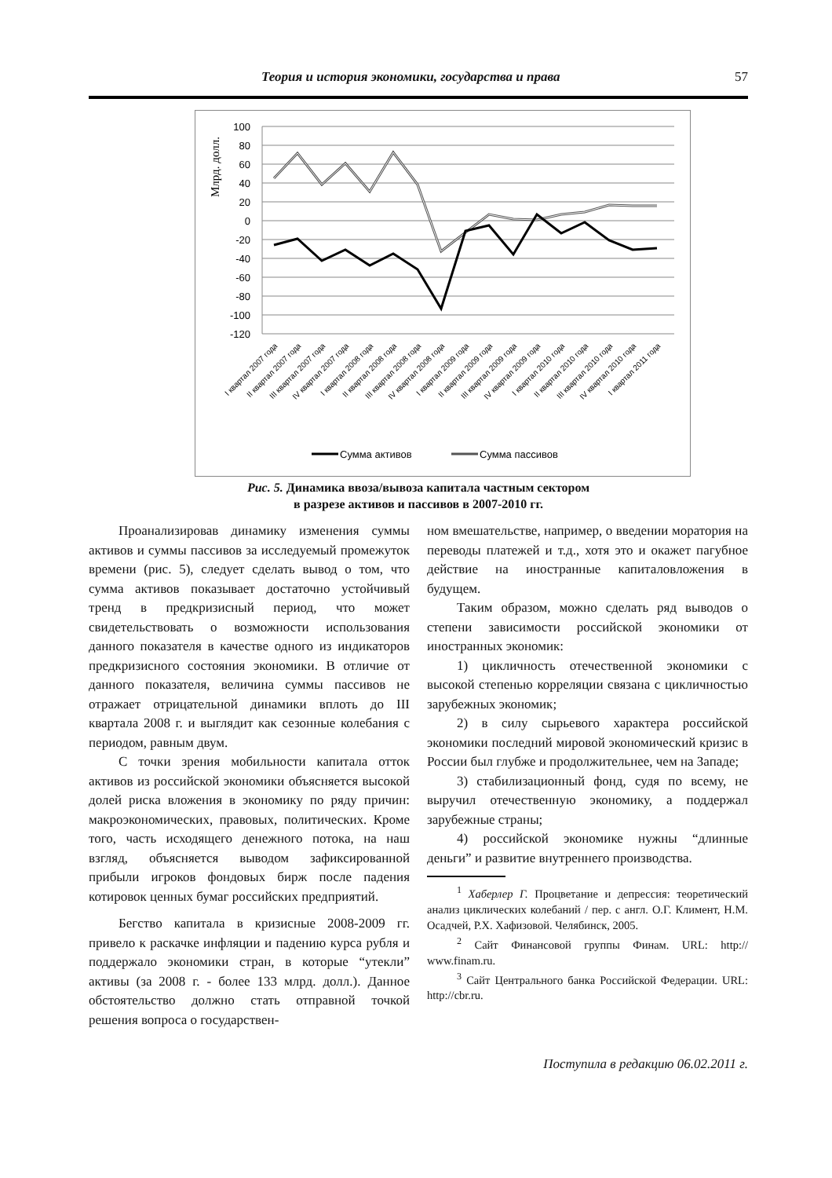Теория и история экономики, государства и права 57
Млрд. долл.
100
80
60
40
20
0
-20
-40
-60
-80
-100
-120
I квартал 2007 года
II квартал 2007 года
III квартал 2007 года
IV квартал 2007 года
I квартал 2008 года
II квартал 2008 года
III квартал 2008 года
IV квартал 2008 года
I квартал 2009 года
II квартал 2009 года
III квартал 2009 года
IV квартал 2009 года
I квартал 2010 года
II квартал 2010 года
III квартал 2010 года
IV квартал 2010 года
I квартал 2011 года
Сумма активов
Сумма пассивов
Рис. 5. Динамика ввоза/вывоза капитала частным сектором
в разрезе активов и пассивов в 2007-2010 гг.
Проанализировав динамику изменения суммы активов и суммы пассивов за исследуемый промежуток времени (рис. 5), следует сделать вывод о том, что сумма активов показывает достаточно устойчивый тренд в предкризисный период, что может свидетельствовать о возможности использования данного показателя в качестве одного из индикаторов предкризисного состояния экономики. В отличие от данного показателя, величина суммы пассивов не отражает отрицательной динамики вплоть до III квартала 2008 г. и выглядит как сезонные колебания с периодом, равным двум.
С точки зрения мобильности капитала отток активов из российской экономики объясняется высокой долей риска вложения в экономику по ряду причин: макроэкономических, правовых, политических. Кроме того, часть исходящего денежного потока, на наш взгляд, объясняется выводом зафиксированной прибыли игроков фондовых бирж после падения котировок ценных бумаг российских предприятий.
Бегство капитала в кризисные 2008-2009 гг. привело к раскачке инфляции и падению курса рубля и поддержало экономики стран, в которые “утекли” активы (за 2008 г. - более 133 млрд. долл.). Данное обстоятельство должно стать отправной точкой решения вопроса о государствен-
ном вмешательстве, например, о введении моратория на переводы платежей и т.д., хотя это и окажет пагубное действие на иностранные капиталовложения в будущем.
Таким образом, можно сделать ряд выводов о степени зависимости российской экономики от иностранных экономик:
1) цикличность отечественной экономики с высокой степенью корреляции связана с цикличностью зарубежных экономик;
2) в силу сырьевого характера российской экономики последний мировой экономический кризис в России был глубже и продолжительнее, чем на Западе;
3) стабилизационный фонд, судя по всему, не выручил отечественную экономику, а поддержал зарубежные страны;
4) российской экономике нужны “длинные деньги” и развитие внутреннего производства.
<sup>1</sup> Хаберлер Г. Процветание и депрессия: теоретический анализ циклических колебаний / пер. с англ. О.Г. Климент, Н.М. Осадчей, Р.Х. Хафизовой. Челябинск, 2005.
<sup>2</sup> Сайт Финансовой группы Финам. URL: http:// www.finam.ru.
<sup>3</sup> Сайт Центрального банка Российской Федерации. URL: http://cbr.ru.
Поступила в редакцию 06.02.2011 г.